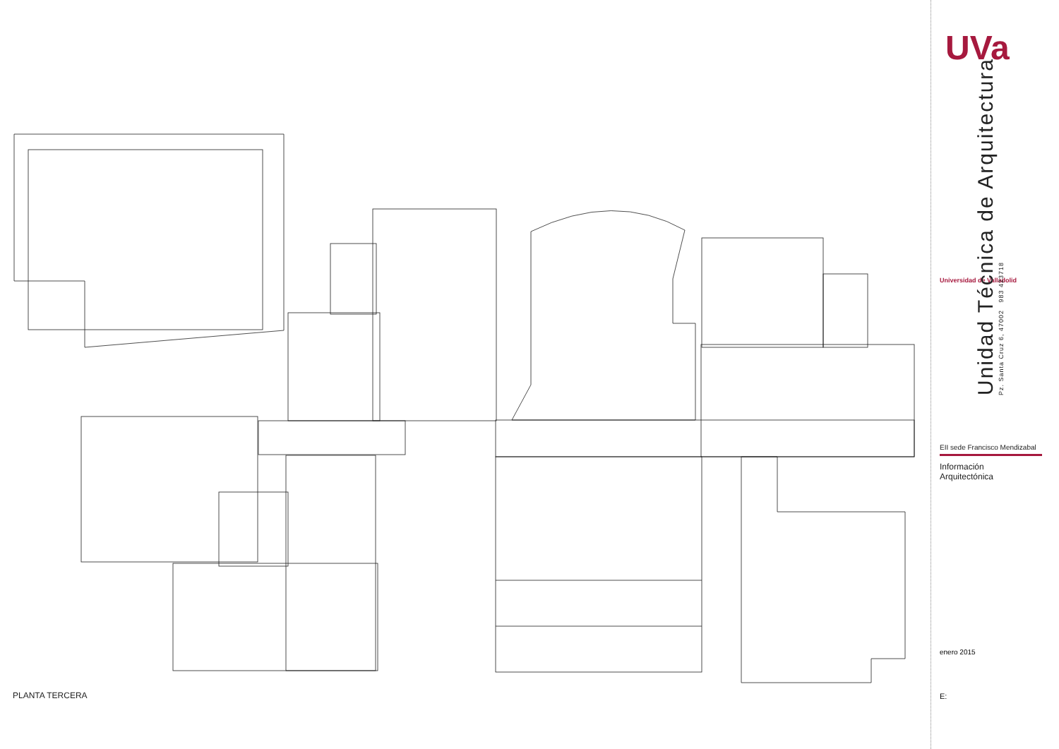PLANTA TERCERA
UVa
Universidad de Valladolid
Unidad Técnica de Arquitectura
Pz. Santa Cruz 6, 47002 983 423718
EII sede Francisco Mendizabal
Información
Arquitectónica
enero 2015
E: